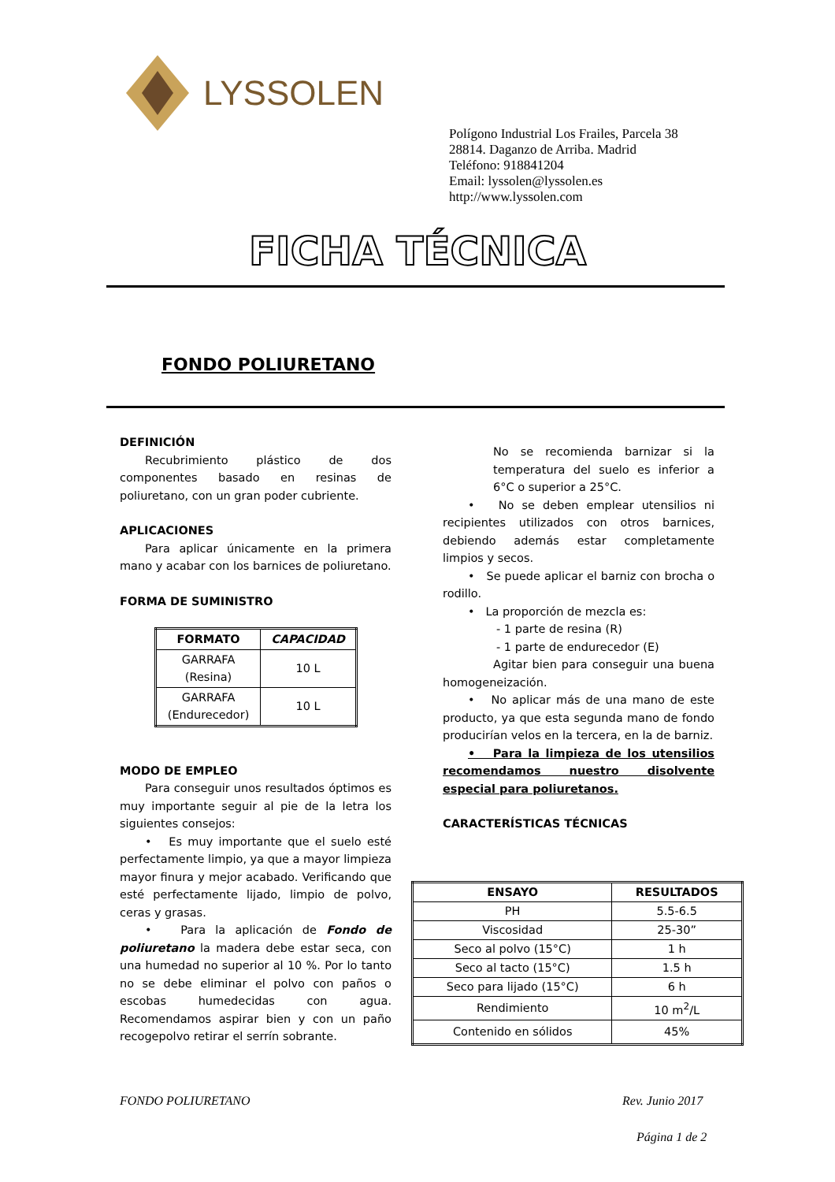LYSSOLEN
Polígono Industrial Los Frailes, Parcela 38
28814. Daganzo de Arriba. Madrid
Teléfono: 918841204
Email: lyssolen@lyssolen.es
http://www.lyssolen.com
FICHA TÉCNICA
FONDO POLIURETANO
DEFINICIÓN
Recubrimiento plástico de dos componentes basado en resinas de poliuretano, con un gran poder cubriente.
APLICACIONES
Para aplicar únicamente en la primera mano y acabar con los barnices de poliuretano.
FORMA DE SUMINISTRO
| FORMATO | CAPACIDAD |
| --- | --- |
| GARRAFA (Resina) | 10 L |
| GARRAFA (Endurecedor) | 10 L |
MODO DE EMPLEO
Para conseguir unos resultados óptimos es muy importante seguir al pie de la letra los siguientes consejos:
• Es muy importante que el suelo esté perfectamente limpio, ya que a mayor limpieza mayor finura y mejor acabado. Verificando que esté perfectamente lijado, limpio de polvo, ceras y grasas.
• Para la aplicación de Fondo de poliuretano la madera debe estar seca, con una humedad no superior al 10 %. Por lo tanto no se debe eliminar el polvo con paños o escobas humedecidas con agua. Recomendamos aspirar bien y con un paño recogepolvo retirar el serrín sobrante.
No se recomienda barnizar si la temperatura del suelo es inferior a 6°C o superior a 25°C.
• No se deben emplear utensilios ni recipientes utilizados con otros barnices, debiendo además estar completamente limpios y secos.
• Se puede aplicar el barniz con brocha o rodillo.
• La proporción de mezcla es:
- 1 parte de resina (R)
- 1 parte de endurecedor (E)
Agitar bien para conseguir una buena homogeneización.
• No aplicar más de una mano de este producto, ya que esta segunda mano de fondo producirían velos en la tercera, en la de barniz.
• Para la limpieza de los utensilios recomendamos nuestro disolvente especial para poliuretanos.
CARACTERÍSTICAS TÉCNICAS
| ENSAYO | RESULTADOS |
| --- | --- |
| PH | 5.5-6.5 |
| Viscosidad | 25-30” |
| Seco al polvo (15°C) | 1 h |
| Seco al tacto (15°C) | 1.5 h |
| Seco para lijado (15°C) | 6 h |
| Rendimiento | 10 m<sup>2</sup>/L |
| Contenido en sólidos | 45% |
FONDO POLIURETANO Rev. Junio 2017
Página 1 de 2